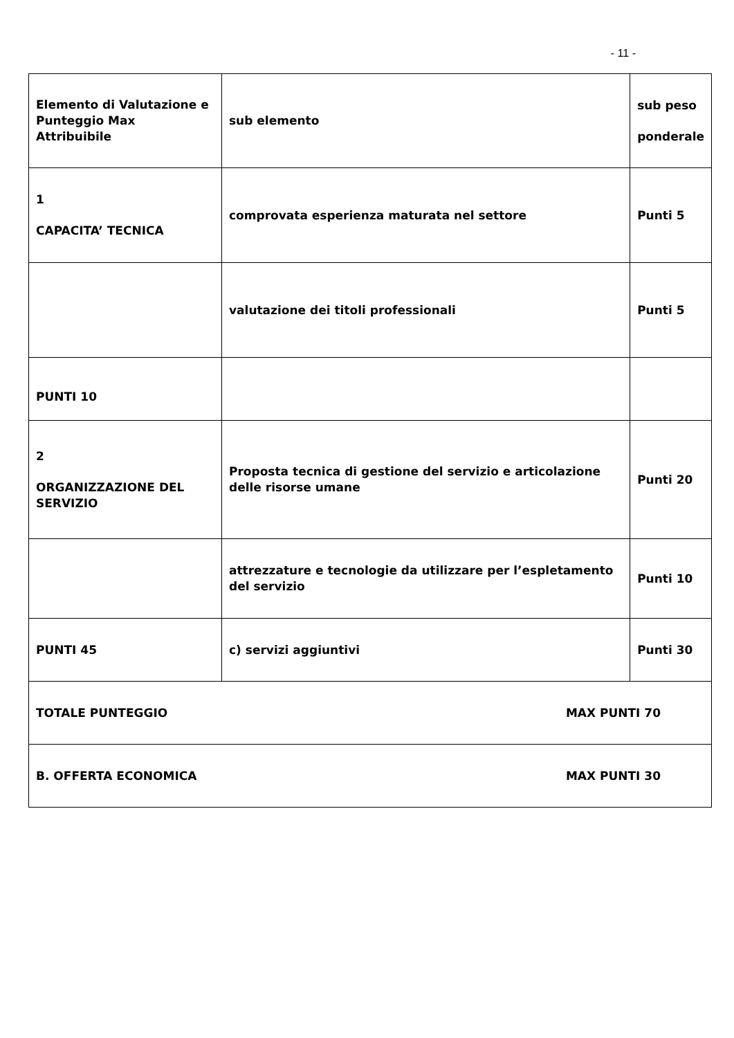- 11 -
| Elemento di Valutazione e Punteggio Max Attribuibile | sub elemento | sub peso ponderale |
| 1 CAPACITA’ TECNICA | comprovata esperienza maturata nel settore | Punti 5 |
| | valutazione dei titoli professionali | Punti 5 |
| PUNTI 10 | | |
| 2 ORGANIZZAZIONE DEL SERVIZIO | Proposta tecnica di gestione del servizio e articolazione delle risorse umane | Punti 20 |
| | attrezzature e tecnologie da utilizzare per l’espletamento del servizio | Punti 10 |
| PUNTI 45 | c) servizi aggiuntivi | Punti 30 |
| TOTALE PUNTEGGIO MAX PUNTI 70 | | |
| B. OFFERTA ECONOMICA MAX PUNTI 30 | | |